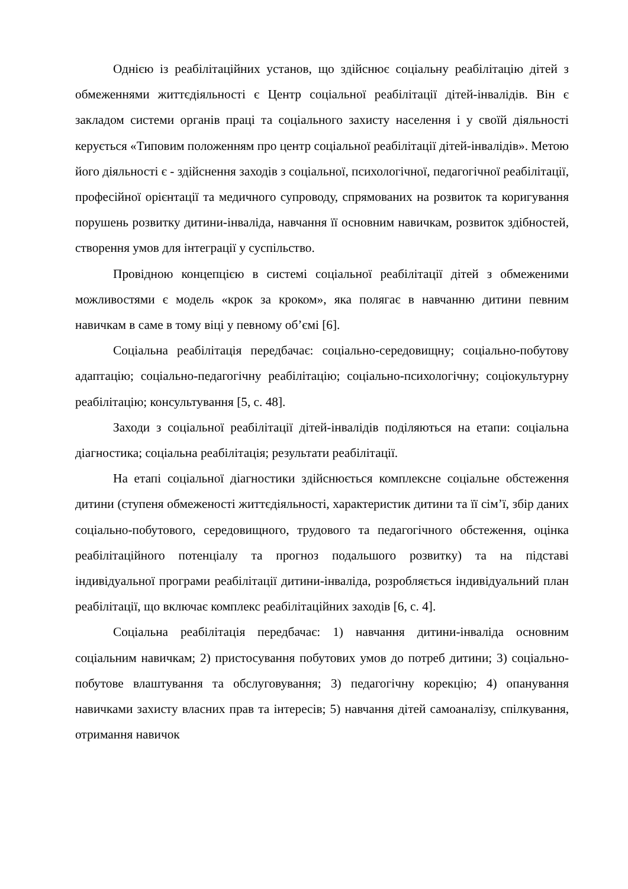Однією із реабілітаційних установ, що здійснює соціальну реабілітацію дітей з обмеженнями життєдіяльності є Центр соціальної реабілітації дітей-інвалідів. Він є закладом системи органів праці та соціального захисту населення і у своїй діяльності керується «Типовим положенням про центр соціальної реабілітації дітей-інвалідів». Метою його діяльності є - здійснення заходів з соціальної, психологічної, педагогічної реабілітації, професійної орієнтації та медичного супроводу, спрямованих на розвиток та коригування порушень розвитку дитини-інваліда, навчання її основним навичкам, розвиток здібностей, створення умов для інтеграції у суспільство.
Провідною концепцією в системі соціальної реабілітації дітей з обмеженими можливостями є модель «крок за кроком», яка полягає в навчанню дитини певним навичкам в саме в тому віці у певному об’ємі [6].
Соціальна реабілітація передбачає: соціально-середовищну; соціально-побутову адаптацію; соціально-педагогічну реабілітацію; соціально-психологічну; соціокультурну реабілітацію; консультування [5, с. 48].
Заходи з соціальної реабілітації дітей-інвалідів поділяються на етапи: соціальна діагностика; соціальна реабілітація; результати реабілітації.
На етапі соціальної діагностики здійснюється комплексне соціальне обстеження дитини (ступеня обмеженості життєдіяльності, характеристик дитини та її сім’ї, збір даних соціально-побутового, середовищного, трудового та педагогічного обстеження, оцінка реабілітаційного потенціалу та прогноз подальшого розвитку) та на підставі індивідуальної програми реабілітації дитини-інваліда, розробляється індивідуальний план реабілітації, що включає комплекс реабілітаційних заходів [6, с. 4].
Соціальна реабілітація передбачає: 1) навчання дитини-інваліда основним соціальним навичкам; 2) пристосування побутових умов до потреб дитини; 3) соціально-побутове влаштування та обслуговування; 3) педагогічну корекцію; 4) опанування навичками захисту власних прав та інтересів; 5) навчання дітей самоаналізу, спілкування, отримання навичок